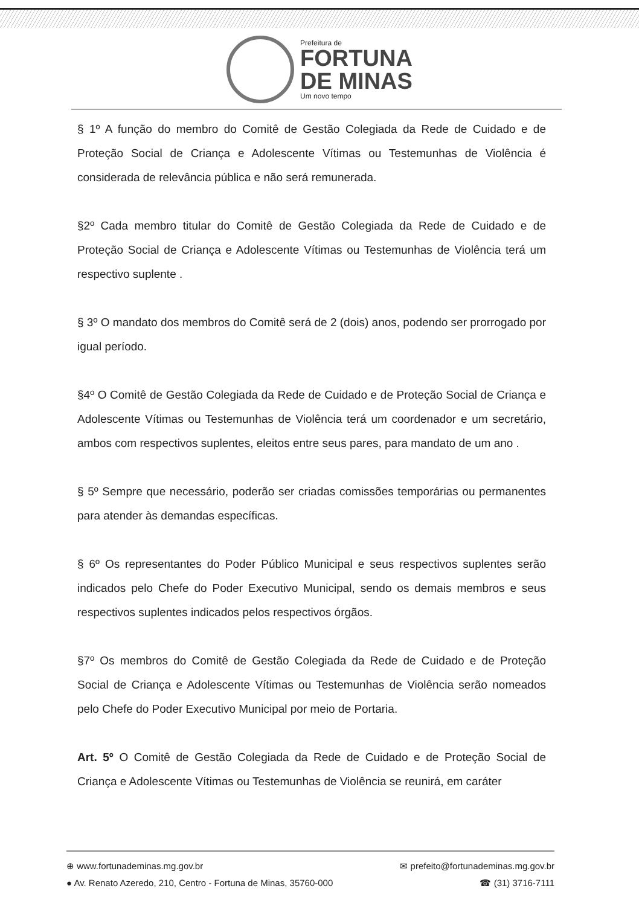Prefeitura de
FORTUNA
DE MINAS
Um novo tempo
§ 1º A função do membro do Comitê de Gestão Colegiada da Rede de Cuidado e de Proteção Social de Criança e Adolescente Vítimas ou Testemunhas de Violência é considerada de relevância pública e não será remunerada.
§2º Cada membro titular do Comitê de Gestão Colegiada da Rede de Cuidado e de Proteção Social de Criança e Adolescente Vítimas ou Testemunhas de Violência terá um respectivo suplente .
§ 3º O mandato dos membros do Comitê será de 2 (dois) anos, podendo ser prorrogado por igual período.
§4º O Comitê de Gestão Colegiada da Rede de Cuidado e de Proteção Social de Criança e Adolescente Vítimas ou Testemunhas de Violência terá um coordenador e um secretário, ambos com respectivos suplentes, eleitos entre seus pares, para mandato de um ano .
§ 5º Sempre que necessário, poderão ser criadas comissões temporárias ou permanentes para atender às demandas específicas.
§ 6º Os representantes do Poder Público Municipal e seus respectivos suplentes serão indicados pelo Chefe do Poder Executivo Municipal, sendo os demais membros e seus respectivos suplentes indicados pelos respectivos órgãos.
§7º Os membros do Comitê de Gestão Colegiada da Rede de Cuidado e de Proteção Social de Criança e Adolescente Vítimas ou Testemunhas de Violência serão nomeados pelo Chefe do Poder Executivo Municipal por meio de Portaria.
Art. 5º O Comitê de Gestão Colegiada da Rede de Cuidado e de Proteção Social de Criança e Adolescente Vítimas ou Testemunhas de Violência se reunirá, em caráter
⊕ www.fortunademinas.mg.gov.br ✉ prefeito@fortunademinas.mg.gov.br
● Av. Renato Azeredo, 210, Centro - Fortuna de Minas, 35760-000 ☎ (31) 3716-7111